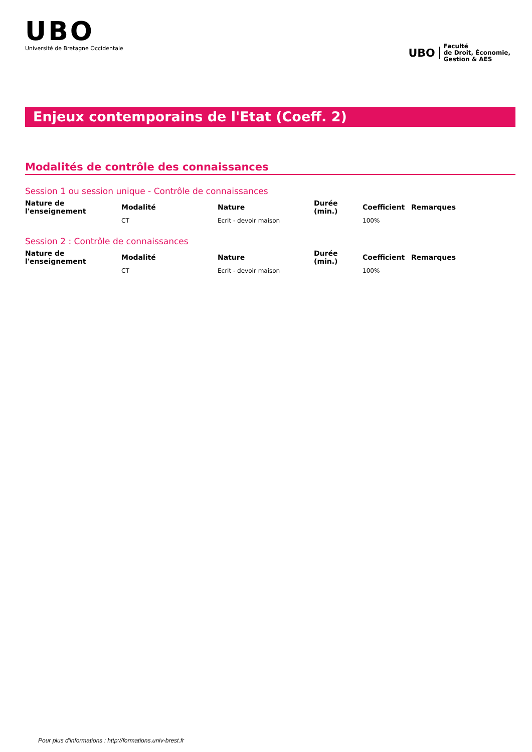UBO
Université de Bretagne Occidentale
UBO
Faculté
de Droit, Économie,
Gestion & AES
Enjeux contemporains de l'Etat (Coeff. 2)
Modalités de contrôle des connaissances
Session 1 ou session unique - Contrôle de connaissances
| Nature de l'enseignement | Modalité | Nature | Durée (min.) | Coefficient | Remarques |
| --- | --- | --- | --- | --- | --- |
| | CT | Ecrit - devoir maison | | 100% | |
Session 2 : Contrôle de connaissances
| Nature de l'enseignement | Modalité | Nature | Durée (min.) | Coefficient | Remarques |
| --- | --- | --- | --- | --- | --- |
| | CT | Ecrit - devoir maison | | 100% | |
Pour plus d'informations : http://formations.univ-brest.fr